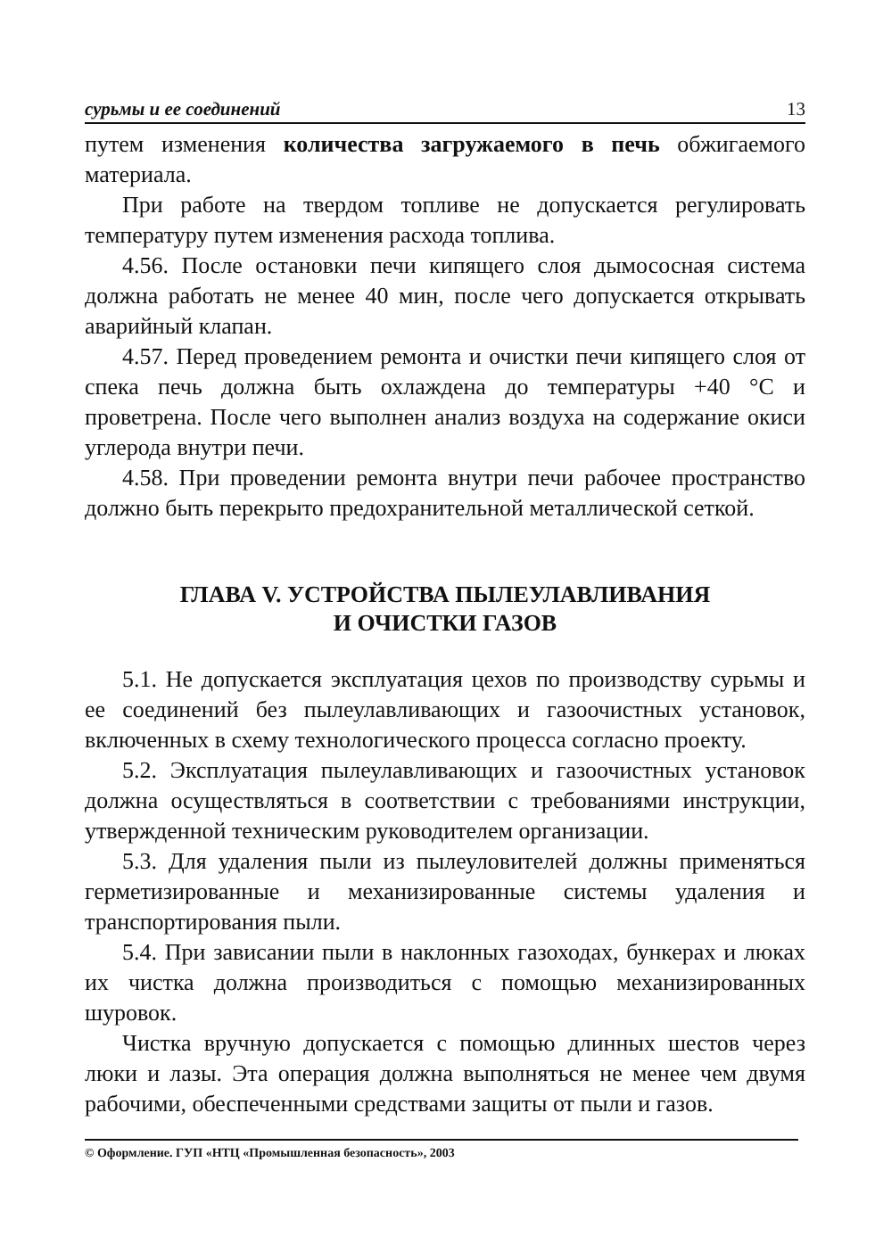сурьмы и ее соединений 13
путем изменения количества загружаемого в печь обжигаемого материала.
При работе на твердом топливе не допускается регулировать температуру путем изменения расхода топлива.
4.56. После остановки печи кипящего слоя дымососная система должна работать не менее 40 мин, после чего допускается открывать аварийный клапан.
4.57. Перед проведением ремонта и очистки печи кипящего слоя от спека печь должна быть охлаждена до температуры +40 °С и проветрена. После чего выполнен анализ воздуха на содержание окиси углерода внутри печи.
4.58. При проведении ремонта внутри печи рабочее пространство должно быть перекрыто предохранительной металлической сеткой.
ГЛАВА V. УСТРОЙСТВА ПЫЛЕУЛАВЛИВАНИЯ
И ОЧИСТКИ ГАЗОВ
5.1. Не допускается эксплуатация цехов по производству сурьмы и ее соединений без пылеулавливающих и газоочистных установок, включенных в схему технологического процесса согласно проекту.
5.2. Эксплуатация пылеулавливающих и газоочистных установок должна осуществляться в соответствии с требованиями инструкции, утвержденной техническим руководителем организации.
5.3. Для удаления пыли из пылеуловителей должны применяться герметизированные и механизированные системы удаления и транспортирования пыли.
5.4. При зависании пыли в наклонных газоходах, бункерах и люках их чистка должна производиться с помощью механизированных шуровок.
Чистка вручную допускается с помощью длинных шестов через люки и лазы. Эта операция должна выполняться не менее чем двумя рабочими, обеспеченными средствами защиты от пыли и газов.
© Оформление. ГУП «НТЦ «Промышленная безопасность», 2003